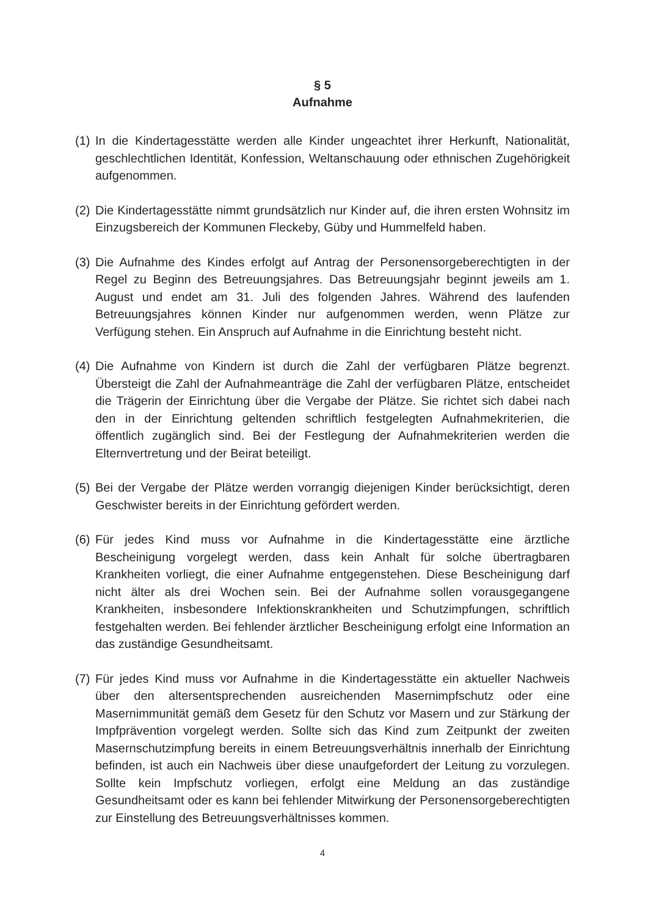§ 5
Aufnahme
(1)
In die Kindertagesstätte werden alle Kinder ungeachtet ihrer Herkunft, Nationalität, geschlechtlichen Identität, Konfession, Weltanschauung oder ethnischen Zugehörigkeit aufgenommen.
(2)
Die Kindertagesstätte nimmt grundsätzlich nur Kinder auf, die ihren ersten Wohnsitz im Einzugsbereich der Kommunen Fleckeby, Güby und Hummelfeld haben.
(3)
Die Aufnahme des Kindes erfolgt auf Antrag der Personensorgeberechtigten in der Regel zu Beginn des Betreuungsjahres. Das Betreuungsjahr beginnt jeweils am 1. August und endet am 31. Juli des folgenden Jahres. Während des laufenden Betreuungsjahres können Kinder nur aufgenommen werden, wenn Plätze zur Verfügung stehen. Ein Anspruch auf Aufnahme in die Einrichtung besteht nicht.
(4)
Die Aufnahme von Kindern ist durch die Zahl der verfügbaren Plätze begrenzt. Übersteigt die Zahl der Aufnahmeanträge die Zahl der verfügbaren Plätze, entscheidet die Trägerin der Einrichtung über die Vergabe der Plätze. Sie richtet sich dabei nach den in der Einrichtung geltenden schriftlich festgelegten Aufnahmekriterien, die öffentlich zugänglich sind. Bei der Festlegung der Aufnahmekriterien werden die Elternvertretung und der Beirat beteiligt.
(5)
Bei der Vergabe der Plätze werden vorrangig diejenigen Kinder berücksichtigt, deren Geschwister bereits in der Einrichtung gefördert werden.
(6)
Für jedes Kind muss vor Aufnahme in die Kindertagesstätte eine ärztliche Bescheinigung vorgelegt werden, dass kein Anhalt für solche übertragbaren Krankheiten vorliegt, die einer Aufnahme entgegenstehen. Diese Bescheinigung darf nicht älter als drei Wochen sein. Bei der Aufnahme sollen vorausgegangene Krankheiten, insbesondere Infektionskrankheiten und Schutzimpfungen, schriftlich festgehalten werden. Bei fehlender ärztlicher Bescheinigung erfolgt eine Information an das zuständige Gesundheitsamt.
(7)
Für jedes Kind muss vor Aufnahme in die Kindertagesstätte ein aktueller Nachweis über den altersentsprechenden ausreichenden Masernimpfschutz oder eine Masernimmunität gemäß dem Gesetz für den Schutz vor Masern und zur Stärkung der Impfprävention vorgelegt werden. Sollte sich das Kind zum Zeitpunkt der zweiten Masernschutzimpfung bereits in einem Betreuungsverhältnis innerhalb der Einrichtung befinden, ist auch ein Nachweis über diese unaufgefordert der Leitung zu vorzulegen. Sollte kein Impfschutz vorliegen, erfolgt eine Meldung an das zuständige Gesundheitsamt oder es kann bei fehlender Mitwirkung der Personensorgeberechtigten zur Einstellung des Betreuungsverhältnisses kommen.
4